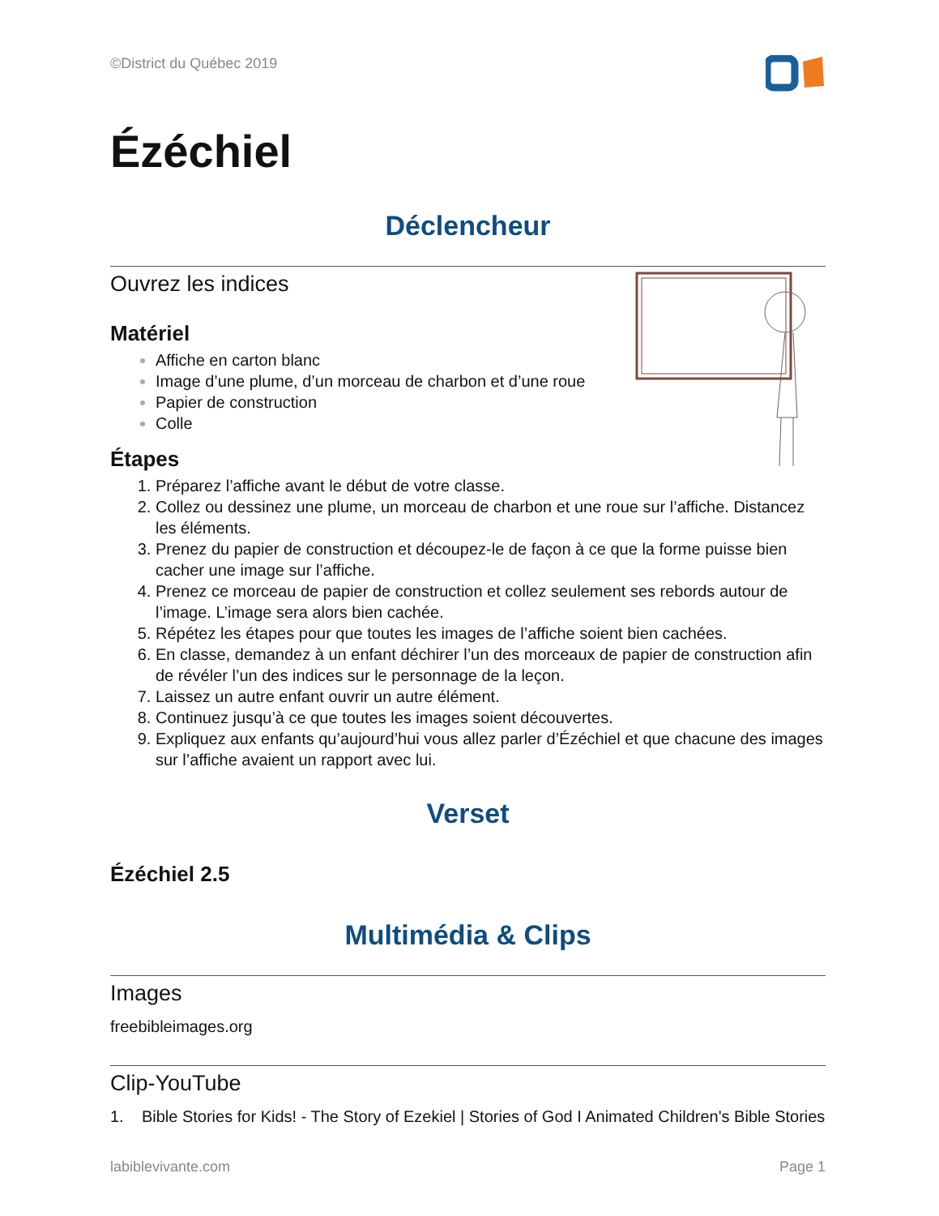©District du Québec 2019
Ézéchiel
Déclencheur
Ouvrez les indices
Matériel
Affiche en carton blanc
Image d’une plume, d’un morceau de charbon et d’une roue
Papier de construction
Colle
Étapes
Préparez l’affiche avant le début de votre classe.
Collez ou dessinez une plume, un morceau de charbon et une roue sur l’affiche. Distancez les éléments.
Prenez du papier de construction et découpez-le de façon à ce que la forme puisse bien cacher une image sur l’affiche.
Prenez ce morceau de papier de construction et collez seulement ses rebords autour de l’image. L’image sera alors bien cachée.
Répétez les étapes pour que toutes les images de l’affiche soient bien cachées.
En classe, demandez à un enfant déchirer l’un des morceaux de papier de construction afin de révéler l’un des indices sur le personnage de la leçon.
Laissez un autre enfant ouvrir un autre élément.
Continuez jusqu’à ce que toutes les images soient découvertes.
Expliquez aux enfants qu’aujourd’hui vous allez parler d’Ézéchiel et que chacune des images sur l’affiche avaient un rapport avec lui.
Verset
Ézéchiel 2.5
Multimédia & Clips
Images
freebibleimages.org
Clip-YouTube
1. Bible Stories for Kids! - The Story of Ezekiel | Stories of God I Animated Children's Bible Stories
labiblevivante.com Page 1